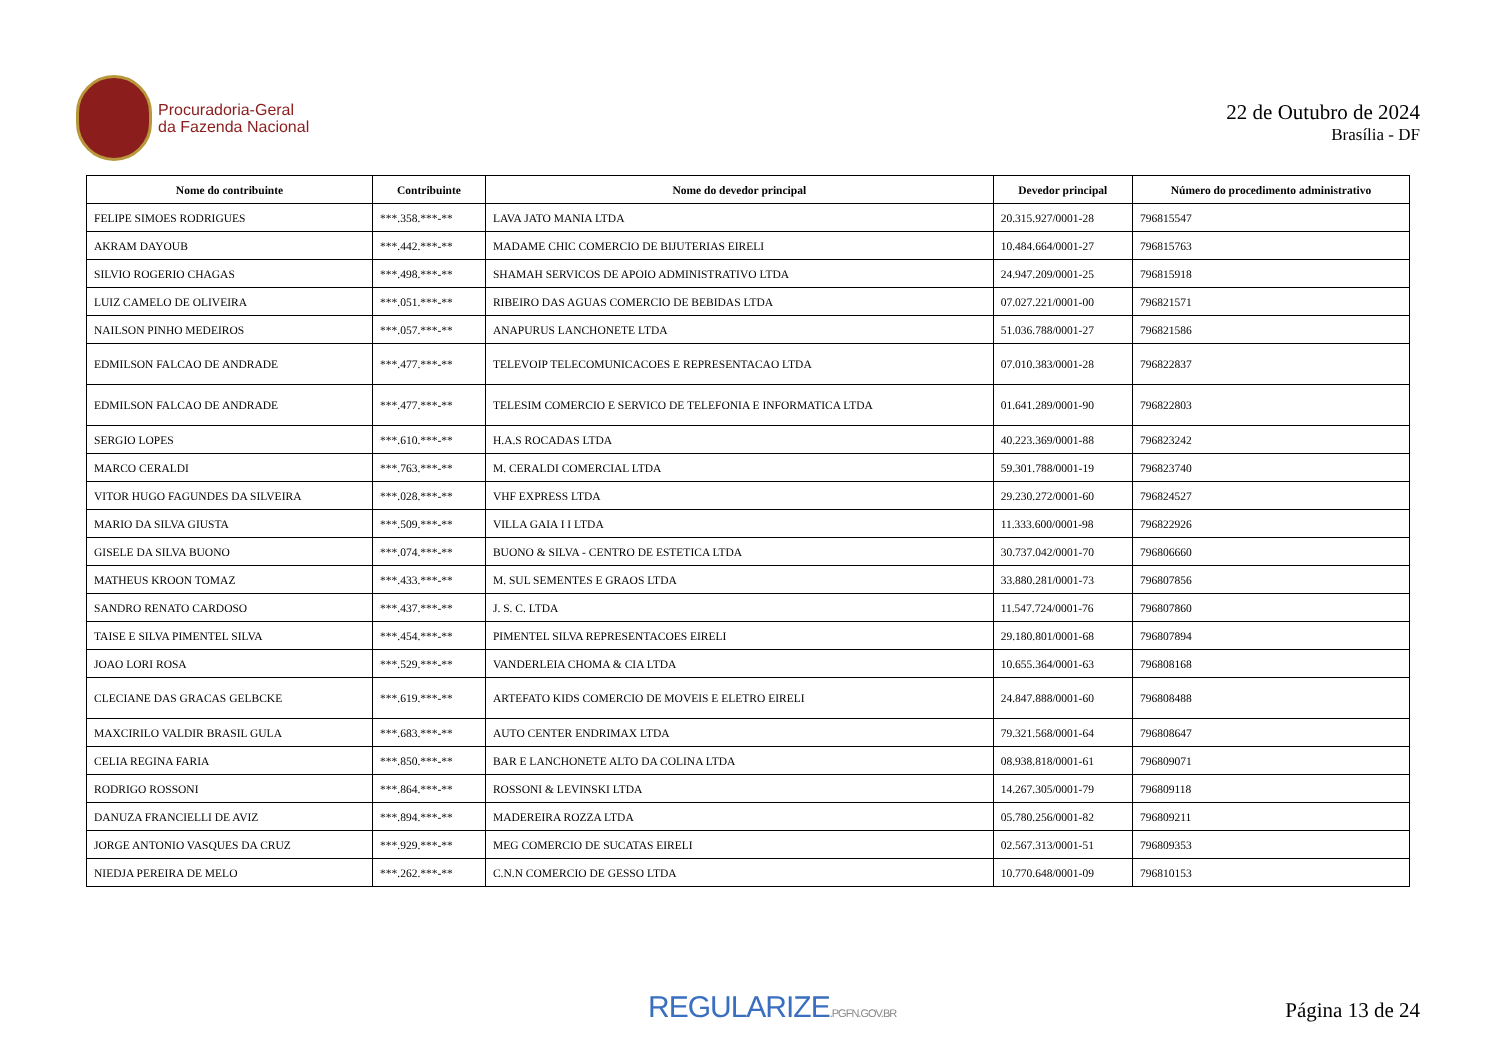Procuradoria-Geral
da Fazenda Nacional
22 de Outubro de 2024
Brasília - DF
| Nome do contribuinte | Contribuinte | Nome do devedor principal | Devedor principal | Número do procedimento administrativo |
| --- | --- | --- | --- | --- |
| FELIPE SIMOES RODRIGUES | ***.358.***-** | LAVA JATO MANIA LTDA | 20.315.927/0001-28 | 796815547 |
| AKRAM DAYOUB | ***.442.***-** | MADAME CHIC COMERCIO DE BIJUTERIAS EIRELI | 10.484.664/0001-27 | 796815763 |
| SILVIO ROGERIO CHAGAS | ***.498.***-** | SHAMAH SERVICOS DE APOIO ADMINISTRATIVO LTDA | 24.947.209/0001-25 | 796815918 |
| LUIZ CAMELO DE OLIVEIRA | ***.051.***-** | RIBEIRO DAS AGUAS COMERCIO DE BEBIDAS LTDA | 07.027.221/0001-00 | 796821571 |
| NAILSON PINHO MEDEIROS | ***.057.***-** | ANAPURUS LANCHONETE LTDA | 51.036.788/0001-27 | 796821586 |
| EDMILSON FALCAO DE ANDRADE | ***.477.***-** | TELEVOIP TELECOMUNICACOES E REPRESENTACAO LTDA | 07.010.383/0001-28 | 796822837 |
| EDMILSON FALCAO DE ANDRADE | ***.477.***-** | TELESIM COMERCIO E SERVICO DE TELEFONIA E INFORMATICA LTDA | 01.641.289/0001-90 | 796822803 |
| SERGIO LOPES | ***.610.***-** | H.A.S ROCADAS LTDA | 40.223.369/0001-88 | 796823242 |
| MARCO CERALDI | ***.763.***-** | M. CERALDI COMERCIAL LTDA | 59.301.788/0001-19 | 796823740 |
| VITOR HUGO FAGUNDES DA SILVEIRA | ***.028.***-** | VHF EXPRESS LTDA | 29.230.272/0001-60 | 796824527 |
| MARIO DA SILVA GIUSTA | ***.509.***-** | VILLA GAIA I I LTDA | 11.333.600/0001-98 | 796822926 |
| GISELE DA SILVA BUONO | ***.074.***-** | BUONO & SILVA - CENTRO DE ESTETICA LTDA | 30.737.042/0001-70 | 796806660 |
| MATHEUS KROON TOMAZ | ***.433.***-** | M. SUL SEMENTES E GRAOS LTDA | 33.880.281/0001-73 | 796807856 |
| SANDRO RENATO CARDOSO | ***.437.***-** | J. S. C. LTDA | 11.547.724/0001-76 | 796807860 |
| TAISE E SILVA PIMENTEL SILVA | ***.454.***-** | PIMENTEL SILVA REPRESENTACOES EIRELI | 29.180.801/0001-68 | 796807894 |
| JOAO LORI ROSA | ***.529.***-** | VANDERLEIA CHOMA & CIA LTDA | 10.655.364/0001-63 | 796808168 |
| CLECIANE DAS GRACAS GELBCKE | ***.619.***-** | ARTEFATO KIDS COMERCIO DE MOVEIS E ELETRO EIRELI | 24.847.888/0001-60 | 796808488 |
| MAXCIRILO VALDIR BRASIL GULA | ***.683.***-** | AUTO CENTER ENDRIMAX LTDA | 79.321.568/0001-64 | 796808647 |
| CELIA REGINA FARIA | ***.850.***-** | BAR E LANCHONETE ALTO DA COLINA LTDA | 08.938.818/0001-61 | 796809071 |
| RODRIGO ROSSONI | ***.864.***-** | ROSSONI & LEVINSKI LTDA | 14.267.305/0001-79 | 796809118 |
| DANUZA FRANCIELLI DE AVIZ | ***.894.***-** | MADEREIRA ROZZA LTDA | 05.780.256/0001-82 | 796809211 |
| JORGE ANTONIO VASQUES DA CRUZ | ***.929.***-** | MEG COMERCIO DE SUCATAS EIRELI | 02.567.313/0001-51 | 796809353 |
| NIEDJA PEREIRA DE MELO | ***.262.***-** | C.N.N COMERCIO DE GESSO LTDA | 10.770.648/0001-09 | 796810153 |
REGULARIZE.PGFN.GOV.BR
Página 13 de 24